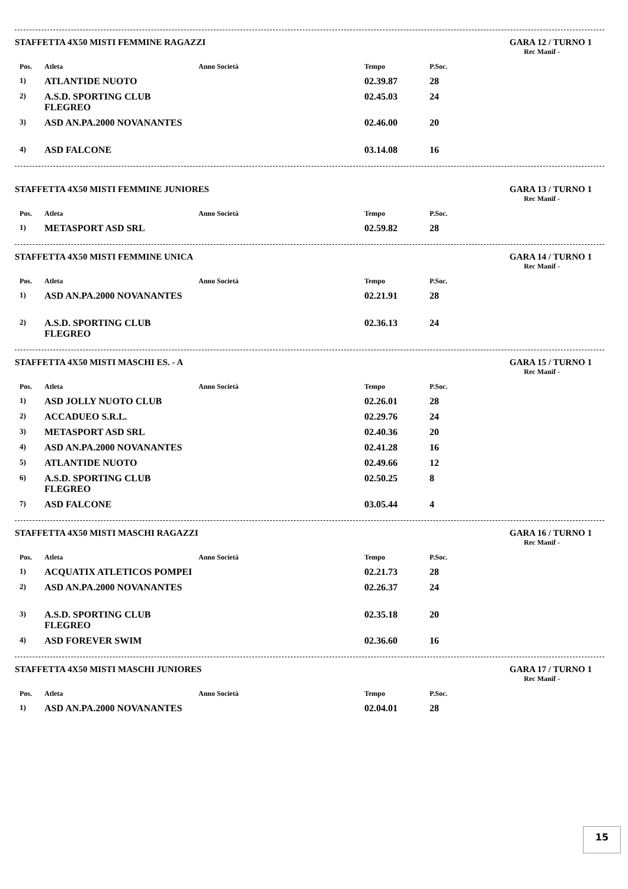STAFFETTA 4X50 MISTI FEMMINE RAGAZZI GARA 12 / TURNO 1
Rec Manif -
| Pos. | Atleta | Anno Società | Tempo | P.Soc. | |
| --- | --- | --- | --- | --- | --- |
| 1) | ATLANTIDE NUOTO | | 02.39.87 | 28 | |
| 2) | A.S.D. SPORTING CLUB FLEGREO | | 02.45.03 | 24 | |
| 3) | ASD AN.PA.2000 NOVANANTES | | 02.46.00 | 20 | |
| 4) | ASD FALCONE | | 03.14.08 | 16 | |
STAFFETTA 4X50 MISTI FEMMINE JUNIORES GARA 13 / TURNO 1
Rec Manif -
| Pos. | Atleta | Anno Società | Tempo | P.Soc. | |
| --- | --- | --- | --- | --- | --- |
| 1) | METASPORT ASD SRL | | 02.59.82 | 28 | |
STAFFETTA 4X50 MISTI FEMMINE UNICA GARA 14 / TURNO 1
Rec Manif -
| Pos. | Atleta | Anno Società | Tempo | P.Soc. | |
| --- | --- | --- | --- | --- | --- |
| 1) | ASD AN.PA.2000 NOVANANTES | | 02.21.91 | 28 | |
| 2) | A.S.D. SPORTING CLUB FLEGREO | | 02.36.13 | 24 | |
STAFFETTA 4X50 MISTI MASCHI ES. - A GARA 15 / TURNO 1
Rec Manif -
| Pos. | Atleta | Anno Società | Tempo | P.Soc. | |
| --- | --- | --- | --- | --- | --- |
| 1) | ASD JOLLY NUOTO CLUB | | 02.26.01 | 28 | |
| 2) | ACCADUEO S.R.L. | | 02.29.76 | 24 | |
| 3) | METASPORT ASD SRL | | 02.40.36 | 20 | |
| 4) | ASD AN.PA.2000 NOVANANTES | | 02.41.28 | 16 | |
| 5) | ATLANTIDE NUOTO | | 02.49.66 | 12 | |
| 6) | A.S.D. SPORTING CLUB FLEGREO | | 02.50.25 | 8 | |
| 7) | ASD FALCONE | | 03.05.44 | 4 | |
STAFFETTA 4X50 MISTI MASCHI RAGAZZI GARA 16 / TURNO 1
Rec Manif -
| Pos. | Atleta | Anno Società | Tempo | P.Soc. | |
| --- | --- | --- | --- | --- | --- |
| 1) | ACQUATIX ATLETICOS POMPEI | | 02.21.73 | 28 | |
| 2) | ASD AN.PA.2000 NOVANANTES | | 02.26.37 | 24 | |
| 3) | A.S.D. SPORTING CLUB FLEGREO | | 02.35.18 | 20 | |
| 4) | ASD FOREVER SWIM | | 02.36.60 | 16 | |
STAFFETTA 4X50 MISTI MASCHI JUNIORES GARA 17 / TURNO 1
Rec Manif -
| Pos. | Atleta | Anno Società | Tempo | P.Soc. | |
| --- | --- | --- | --- | --- | --- |
| 1) | ASD AN.PA.2000 NOVANANTES | | 02.04.01 | 28 | |
15